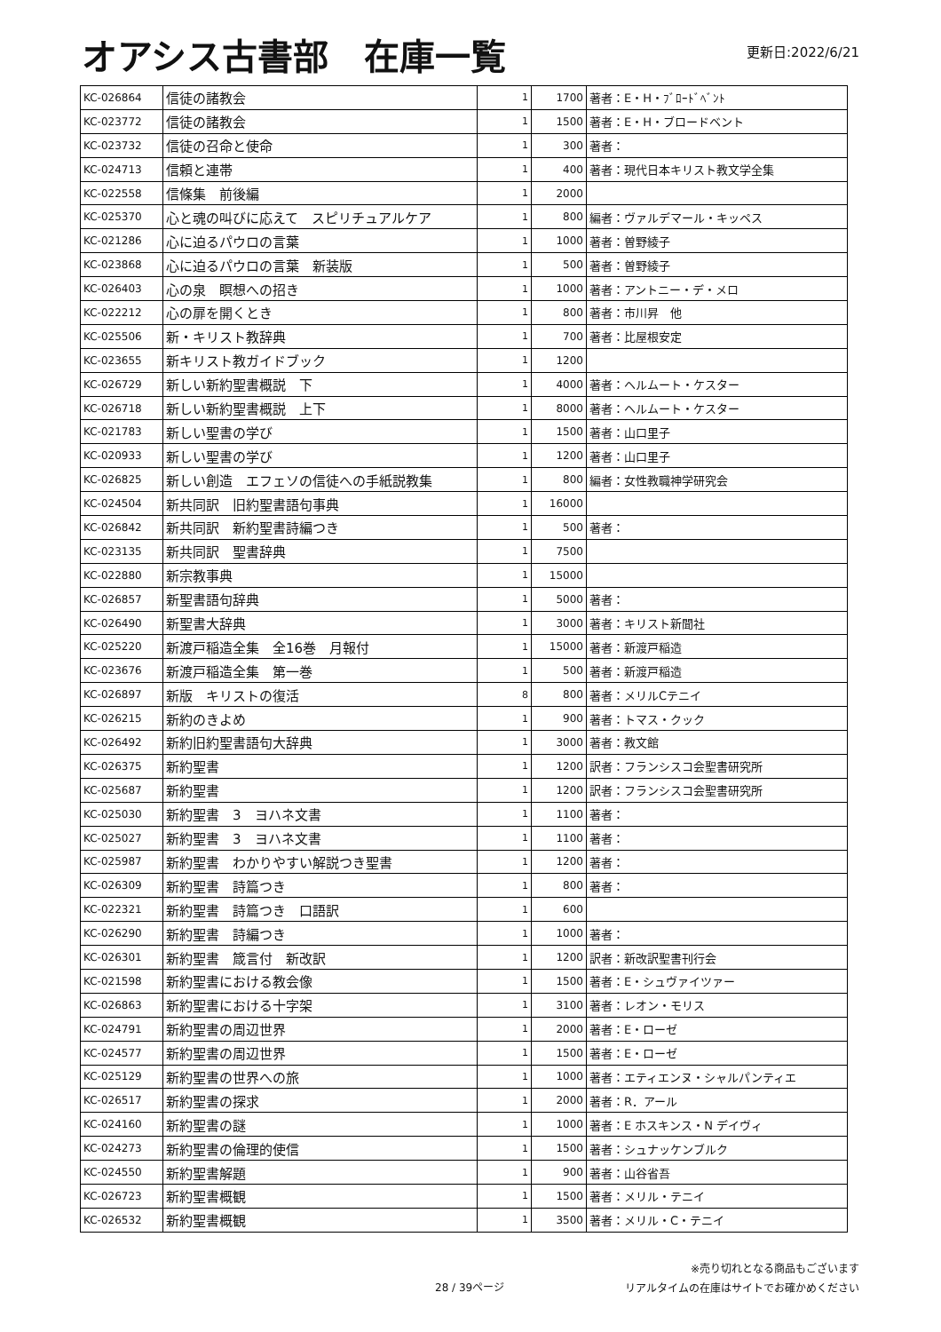オアシス古書部　在庫一覧
更新日:2022/6/21
| KC-026864 | 信徒の諸教会 | 1 | 1700 | 著者：E・H・ﾌﾞﾛｰﾄﾞﾍﾞﾝﾄ |
| KC-023772 | 信徒の諸教会 | 1 | 1500 | 著者：E・H・ブロードベント |
| KC-023732 | 信徒の召命と使命 | 1 | 300 | 著者： |
| KC-024713 | 信頼と連帯 | 1 | 400 | 著者：現代日本キリスト教文学全集 |
| KC-022558 | 信條集 前後編 | 1 | 2000 | |
| KC-025370 | 心と魂の叫びに応えて スピリチュアルケア | 1 | 800 | 編者：ヴァルデマール・キッペス |
| KC-021286 | 心に迫るパウロの言葉 | 1 | 1000 | 著者：曽野綾子 |
| KC-023868 | 心に迫るパウロの言葉 新装版 | 1 | 500 | 著者：曽野綾子 |
| KC-026403 | 心の泉 瞑想への招き | 1 | 1000 | 著者：アントニー・デ・メロ |
| KC-022212 | 心の扉を開くとき | 1 | 800 | 著者：市川昇 他 |
| KC-025506 | 新・キリスト教辞典 | 1 | 700 | 著者：比屋根安定 |
| KC-023655 | 新キリスト教ガイドブック | 1 | 1200 | |
| KC-026729 | 新しい新約聖書概説 下 | 1 | 4000 | 著者：ヘルムート・ケスター |
| KC-026718 | 新しい新約聖書概説 上下 | 1 | 8000 | 著者：ヘルムート・ケスター |
| KC-021783 | 新しい聖書の学び | 1 | 1500 | 著者：山口里子 |
| KC-020933 | 新しい聖書の学び | 1 | 1200 | 著者：山口里子 |
| KC-026825 | 新しい創造 エフェソの信徒への手紙説教集 | 1 | 800 | 編者：女性教職神学研究会 |
| KC-024504 | 新共同訳 旧約聖書語句事典 | 1 | 16000 | |
| KC-026842 | 新共同訳 新約聖書詩編つき | 1 | 500 | 著者： |
| KC-023135 | 新共同訳 聖書辞典 | 1 | 7500 | |
| KC-022880 | 新宗教事典 | 1 | 15000 | |
| KC-026857 | 新聖書語句辞典 | 1 | 5000 | 著者： |
| KC-026490 | 新聖書大辞典 | 1 | 3000 | 著者：キリスト新聞社 |
| KC-025220 | 新渡戸稲造全集 全16巻 月報付 | 1 | 15000 | 著者：新渡戸稲造 |
| KC-023676 | 新渡戸稲造全集 第一巻 | 1 | 500 | 著者：新渡戸稲造 |
| KC-026897 | 新版 キリストの復活 | 8 | 800 | 著者：メリルCテニイ |
| KC-026215 | 新約のきよめ | 1 | 900 | 著者：トマス・クック |
| KC-026492 | 新約旧約聖書語句大辞典 | 1 | 3000 | 著者：教文館 |
| KC-026375 | 新約聖書 | 1 | 1200 | 訳者：フランシスコ会聖書研究所 |
| KC-025687 | 新約聖書 | 1 | 1200 | 訳者：フランシスコ会聖書研究所 |
| KC-025030 | 新約聖書 3 ヨハネ文書 | 1 | 1100 | 著者： |
| KC-025027 | 新約聖書 3 ヨハネ文書 | 1 | 1100 | 著者： |
| KC-025987 | 新約聖書 わかりやすい解説つき聖書 | 1 | 1200 | 著者： |
| KC-026309 | 新約聖書 詩篇つき | 1 | 800 | 著者： |
| KC-022321 | 新約聖書 詩篇つき 口語訳 | 1 | 600 | |
| KC-026290 | 新約聖書 詩編つき | 1 | 1000 | 著者： |
| KC-026301 | 新約聖書 箴言付 新改訳 | 1 | 1200 | 訳者：新改訳聖書刊行会 |
| KC-021598 | 新約聖書における教会像 | 1 | 1500 | 著者：E・シュヴァイツァー |
| KC-026863 | 新約聖書における十字架 | 1 | 3100 | 著者：レオン・モリス |
| KC-024791 | 新約聖書の周辺世界 | 1 | 2000 | 著者：E・ローゼ |
| KC-024577 | 新約聖書の周辺世界 | 1 | 1500 | 著者：E・ローゼ |
| KC-025129 | 新約聖書の世界への旅 | 1 | 1000 | 著者：エティエンヌ・シャルパンティエ |
| KC-026517 | 新約聖書の探求 | 1 | 2000 | 著者：R．アール |
| KC-024160 | 新約聖書の謎 | 1 | 1000 | 著者：E ホスキンス・N デイヴィ |
| KC-024273 | 新約聖書の倫理的使信 | 1 | 1500 | 著者：シュナッケンブルク |
| KC-024550 | 新約聖書解題 | 1 | 900 | 著者：山谷省吾 |
| KC-026723 | 新約聖書概観 | 1 | 1500 | 著者：メリル・テニイ |
| KC-026532 | 新約聖書概観 | 1 | 3500 | 著者：メリル・C・テニイ |
28 / 39ページ
※売り切れとなる商品もございます
リアルタイムの在庫はサイトでお確かめください